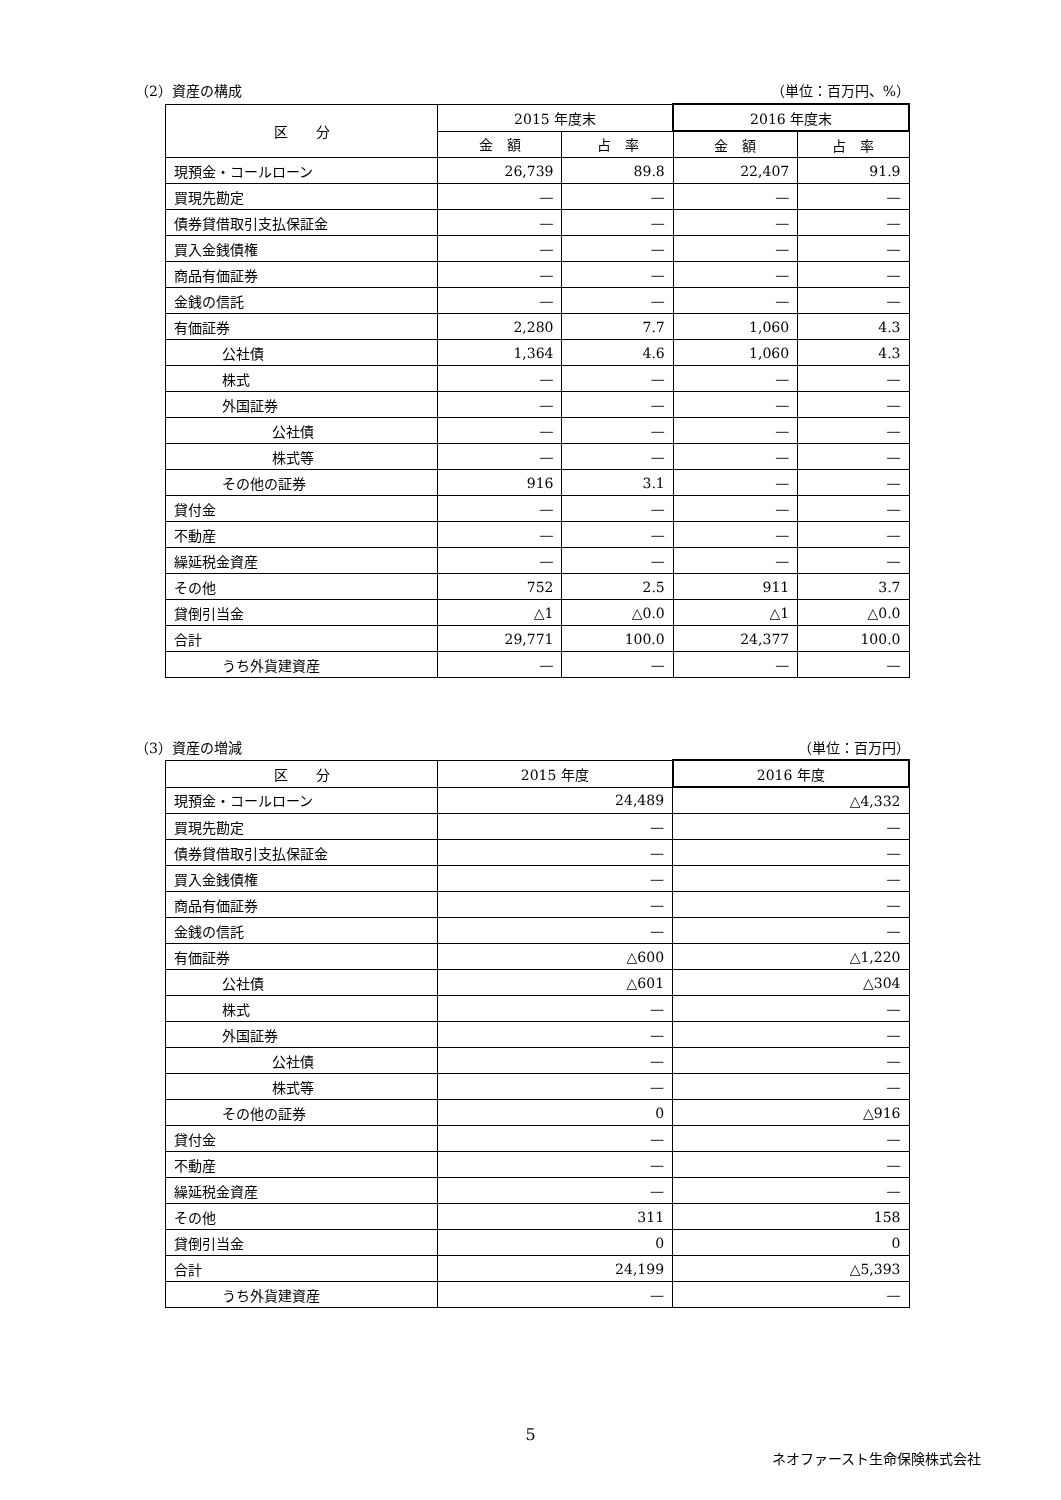（2）資産の構成 （単位：百万円、%）
| 区 分 | 2015 年度末 | | 2016 年度末 | |
| --- | --- | --- | --- | --- |
| | 金 額 | 占 率 | 金 額 | 占 率 |
| 現預金・コールローン | 26,739 | 89.8 | 22,407 | 91.9 |
| 買現先勘定 | — | — | — | — |
| 債券貸借取引支払保証金 | — | — | — | — |
| 買入金銭債権 | — | — | — | — |
| 商品有価証券 | — | — | — | — |
| 金銭の信託 | — | — | — | — |
| 有価証券 | 2,280 | 7.7 | 1,060 | 4.3 |
| 公社債 | 1,364 | 4.6 | 1,060 | 4.3 |
| 株式 | — | — | — | — |
| 外国証券 | — | — | — | — |
| 公社債 | — | — | — | — |
| 株式等 | — | — | — | — |
| その他の証券 | 916 | 3.1 | — | — |
| 貸付金 | — | — | — | — |
| 不動産 | — | — | — | — |
| 繰延税金資産 | — | — | — | — |
| その他 | 752 | 2.5 | 911 | 3.7 |
| 貸倒引当金 | △1 | △0.0 | △1 | △0.0 |
| 合計 | 29,771 | 100.0 | 24,377 | 100.0 |
| うち外貨建資産 | — | — | — | — |
（3）資産の増減 （単位：百万円）
| 区 分 | 2015 年度 | 2016 年度 |
| --- | --- | --- |
| 現預金・コールローン | 24,489 | △4,332 |
| 買現先勘定 | — | — |
| 債券貸借取引支払保証金 | — | — |
| 買入金銭債権 | — | — |
| 商品有価証券 | — | — |
| 金銭の信託 | — | — |
| 有価証券 | △600 | △1,220 |
| 公社債 | △601 | △304 |
| 株式 | — | — |
| 外国証券 | — | — |
| 公社債 | — | — |
| 株式等 | — | — |
| その他の証券 | 0 | △916 |
| 貸付金 | — | — |
| 不動産 | — | — |
| 繰延税金資産 | — | — |
| その他 | 311 | 158 |
| 貸倒引当金 | 0 | 0 |
| 合計 | 24,199 | △5,393 |
| うち外貨建資産 | — | — |
5
ネオファースト生命保険株式会社